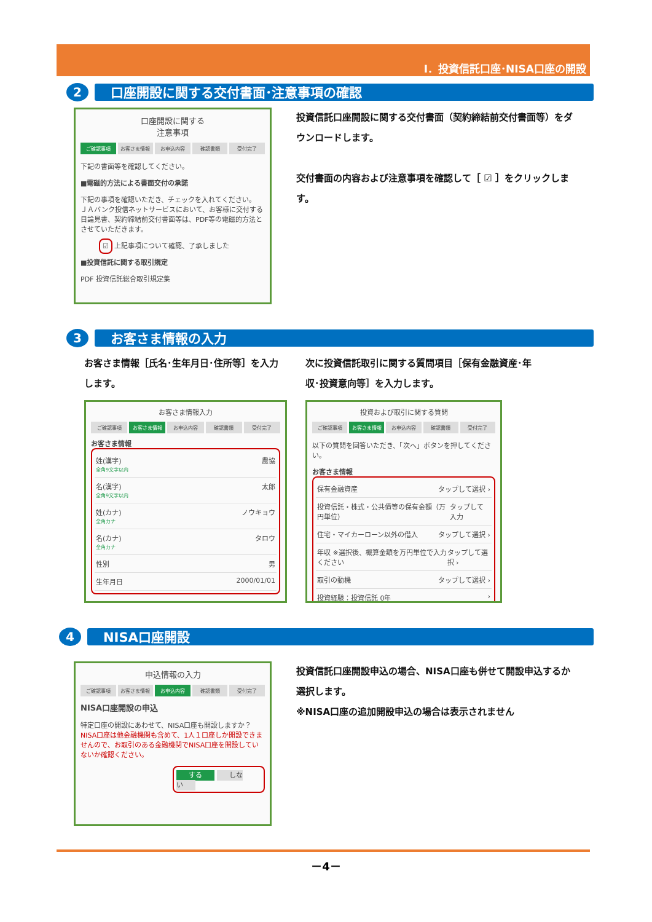Ⅰ．投資信託口座･NISA口座の開設
2
口座開設に関する交付書面･注意事項の確認
口座開設に関する
注意事項
ご確認事項 お客さま情報 お申込内容 確認書類 受付完了
下記の書面等を確認してください。
■電磁的方法による書面交付の承諾
下記の事項を確認いただき、チェックを入れてください。
ＪＡバンク投信ネットサービスにおいて、お客様に交付する目論見書、契約締結前交付書面等は、PDF等の電磁的方法とさせていただきます。
☑ 上記事項について確認、了承しました
■投資信託に関する取引規定
PDF 投資信託総合取引規定集
投資信託口座開設に関する交付書面（契約締結前交付書面等）をダウンロードします。
交付書面の内容および注意事項を確認して［ ☑ ］をクリックします。
3
お客さま情報の入力
お客さま情報［氏名･生年月日･住所等］を入力します。
お客さま情報入力
ご確認事項 お客さま情報 お申込内容 確認書類 受付完了
お客さま情報
姓(漢字)
全角9文字以内 農協
名(漢字)
全角9文字以内 太郎
姓(カナ)
全角カナ ノウキョウ
名(カナ)
全角カナ タロウ
性別 男
生年月日 2000/01/01
次に投資信託取引に関する質問項目［保有金融資産･年収･投資意向等］を入力します。
投資および取引に関する質問
ご確認事項 お客さま情報 お申込内容 確認書類 受付完了
以下の質問を回答いただき、「次へ」ボタンを押してください。
お客さま情報
保有金融資産 タップして選択 ›
投資信託・株式・公共債等の保有金額（万円単位） タップして入力
住宅・マイカーローン以外の借入 タップして選択 ›
年収 ※選択後、概算金額を万円単位で入力ください タップして選択 ›
取引の動機 タップして選択 ›
投資経験：投資信託 0年 ›
4
NISA口座開設
申込情報の入力
ご確認事項 お客さま情報 お申込内容 確認書類 受付完了
NISA口座開設の申込
特定口座の開設にあわせて、NISA口座も開設しますか？
NISA口座は他金融機関も含めて、1人１口座しか開設できませんので、お取引のある金融機関でNISA口座を開設していないか確認ください。
する しない
投資信託口座開設申込の場合、NISA口座も併せて開設申込するか選択します。
※NISA口座の追加開設申込の場合は表示されません
－4－